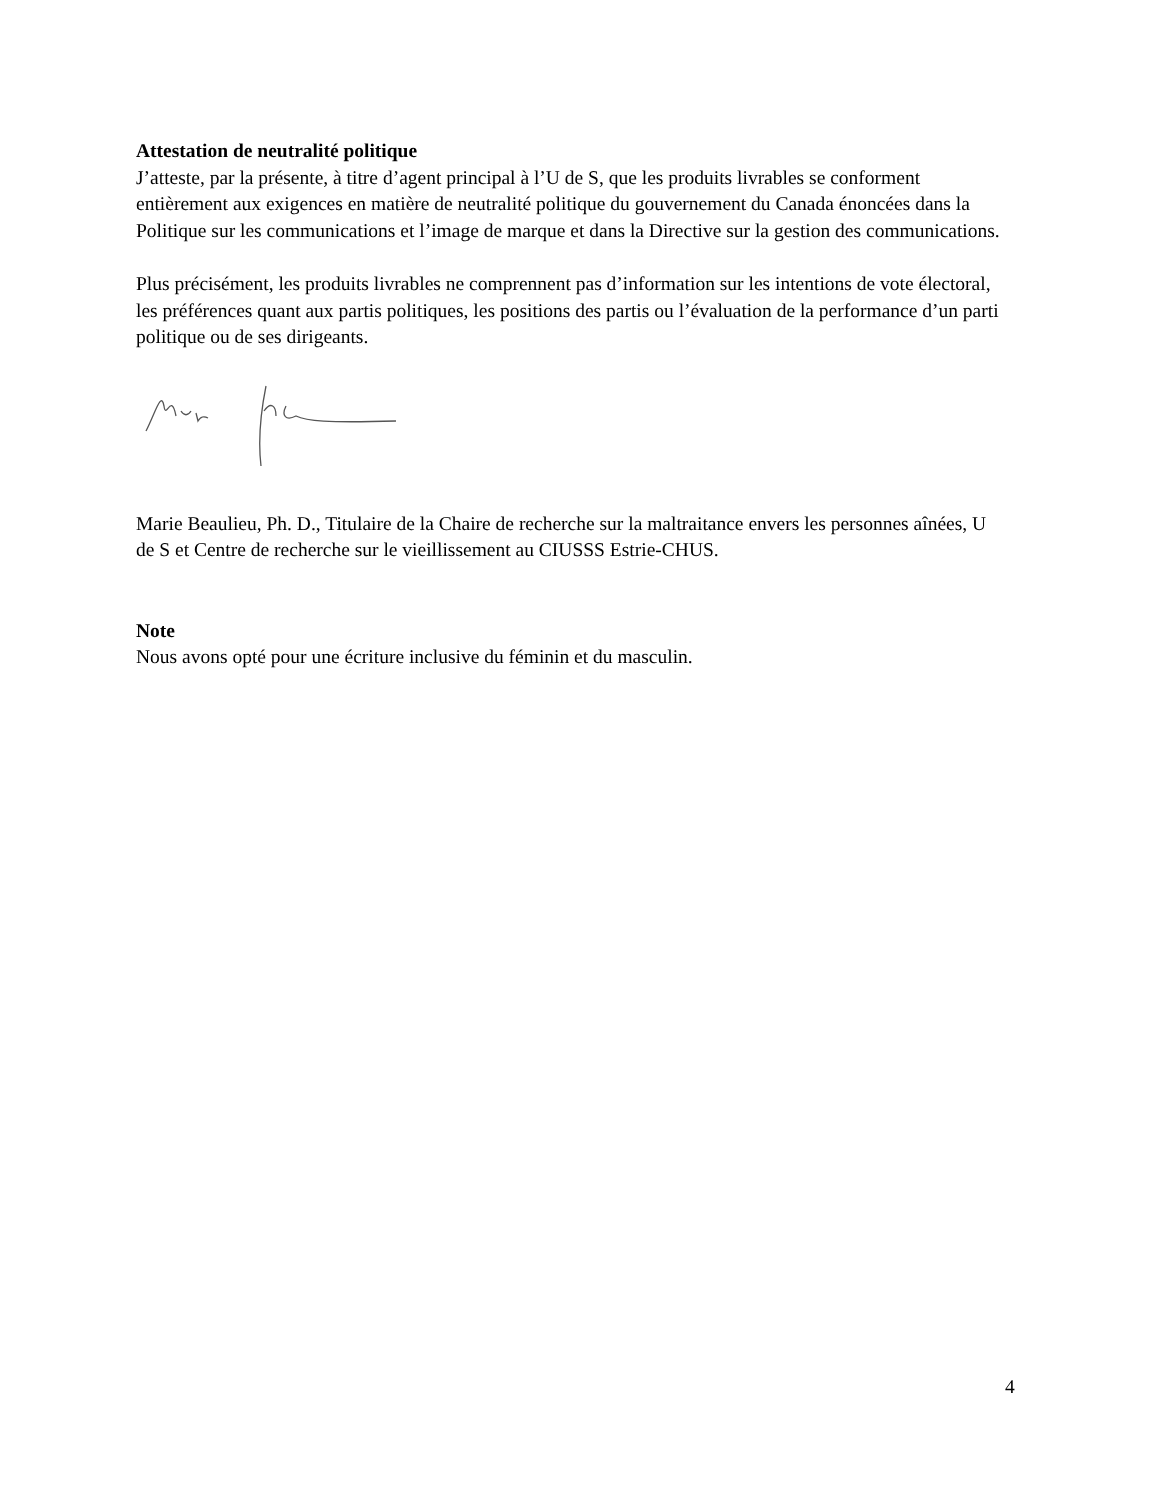Attestation de neutralité politique
J’atteste, par la présente, à titre d’agent principal à l’U de S, que les produits livrables se conforment entièrement aux exigences en matière de neutralité politique du gouvernement du Canada énoncées dans la Politique sur les communications et l’image de marque et dans la Directive sur la gestion des communications.
Plus précisément, les produits livrables ne comprennent pas d’information sur les intentions de vote électoral, les préférences quant aux partis politiques, les positions des partis ou l’évaluation de la performance d’un parti politique ou de ses dirigeants.
Marie Beaulieu, Ph. D., Titulaire de la Chaire de recherche sur la maltraitance envers les personnes aînées, U de S et Centre de recherche sur le vieillissement au CIUSSS Estrie-CHUS.
Note
Nous avons opté pour une écriture inclusive du féminin et du masculin.
4